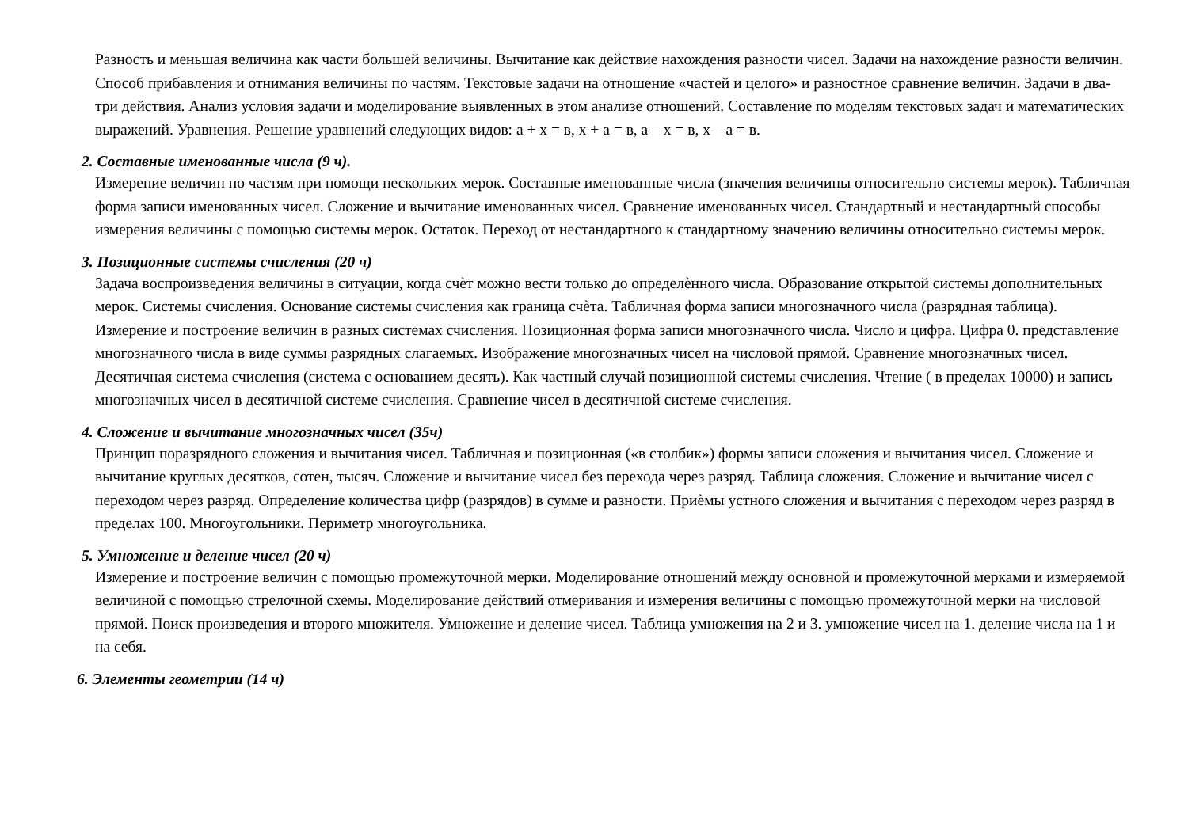Разность и меньшая величина как части большей величины. Вычитание как действие нахождения разности чисел. Задачи на нахождение разности величин. Способ прибавления и отнимания величины по частям. Текстовые задачи на отношение «частей и целого» и разностное сравнение величин. Задачи в два-три действия. Анализ условия задачи и моделирование выявленных в этом анализе отношений. Составление по моделям текстовых задач и математических выражений. Уравнения. Решение уравнений следующих видов: а + х = в, х + а = в, а – х = в, х – а = в.
2. Составные именованные числа (9 ч).
Измерение величин по частям при помощи нескольких мерок. Составные именованные числа (значения величины относительно системы мерок). Табличная форма записи именованных чисел. Сложение и вычитание именованных чисел. Сравнение именованных чисел. Стандартный и нестандартный способы измерения величины с помощью системы мерок. Остаток. Переход от нестандартного к стандартному значению величины относительно системы мерок.
3. Позиционные системы счисления (20 ч)
Задача воспроизведения величины в ситуации, когда счѐт можно вести только до определѐнного числа. Образование открытой системы дополнительных мерок. Системы счисления. Основание системы счисления как граница счѐта. Табличная форма записи многозначного числа (разрядная таблица). Измерение и построение величин в разных системах счисления. Позиционная форма записи многозначного числа. Число и цифра. Цифра 0. представление многозначного числа в виде суммы разрядных слагаемых. Изображение многозначных чисел на числовой прямой. Сравнение многозначных чисел. Десятичная система счисления (система с основанием десять). Как частный случай позиционной системы счисления. Чтение ( в пределах 10000) и запись многозначных чисел в десятичной системе счисления. Сравнение чисел в десятичной системе счисления.
4. Сложение и вычитание многозначных чисел (35ч)
Принцип поразрядного сложения и вычитания чисел. Табличная и позиционная («в столбик») формы записи сложения и вычитания чисел. Сложение и вычитание круглых десятков, сотен, тысяч. Сложение и вычитание чисел без перехода через разряд. Таблица сложения. Сложение и вычитание чисел с переходом через разряд. Определение количества цифр (разрядов) в сумме и разности. Приѐмы устного сложения и вычитания с переходом через разряд в пределах 100. Многоугольники. Периметр многоугольника.
5. Умножение и деление чисел (20 ч)
Измерение и построение величин с помощью промежуточной мерки. Моделирование отношений между основной и промежуточной мерками и измеряемой величиной с помощью стрелочной схемы. Моделирование действий отмеривания и измерения величины с помощью промежуточной мерки на числовой прямой. Поиск произведения и второго множителя. Умножение и деление чисел. Таблица умножения на 2 и 3. умножение чисел на 1. деление числа на 1 и на себя.
6. Элементы геометрии (14 ч)